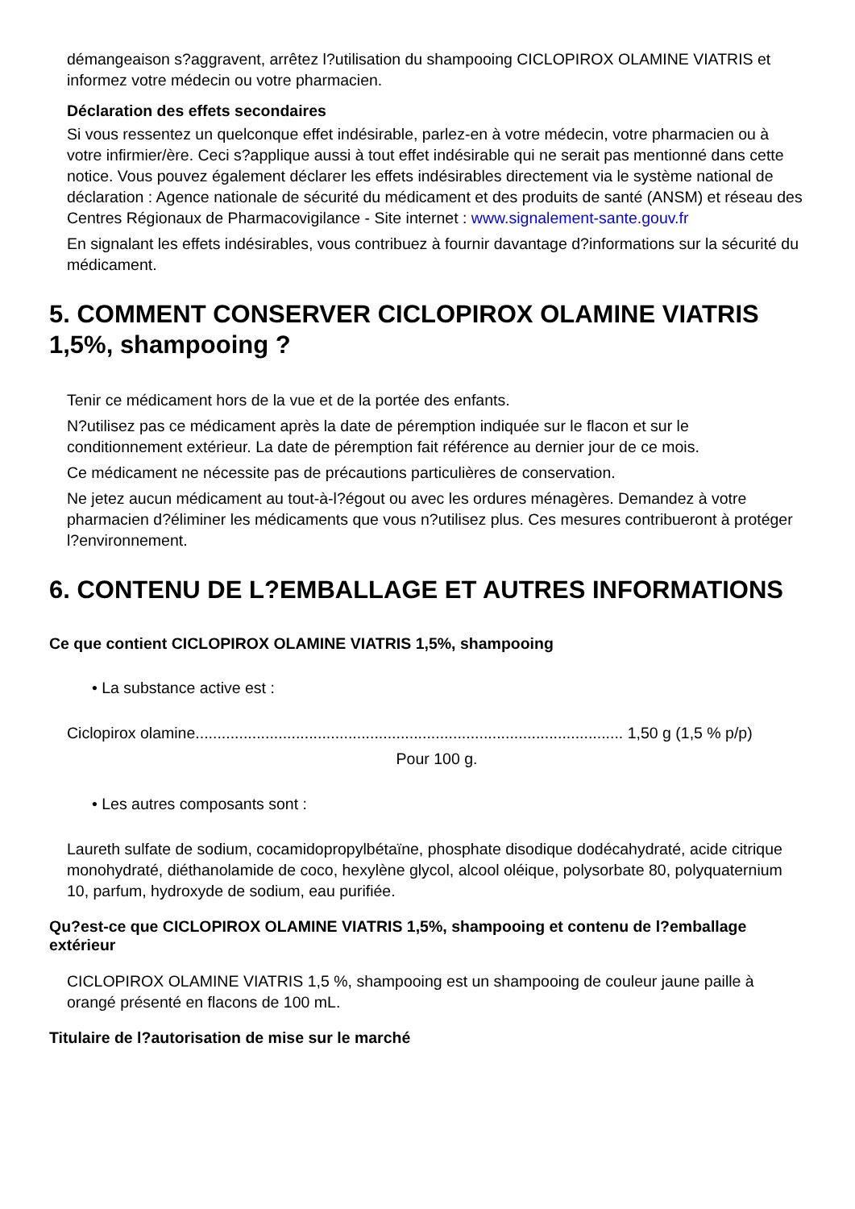démangeaison s?aggravent, arrêtez l?utilisation du shampooing CICLOPIROX OLAMINE VIATRIS et informez votre médecin ou votre pharmacien.
Déclaration des effets secondaires
Si vous ressentez un quelconque effet indésirable, parlez-en à votre médecin, votre pharmacien ou à votre infirmier/ère. Ceci s?applique aussi à tout effet indésirable qui ne serait pas mentionné dans cette notice. Vous pouvez également déclarer les effets indésirables directement via le système national de déclaration : Agence nationale de sécurité du médicament et des produits de santé (ANSM) et réseau des Centres Régionaux de Pharmacovigilance - Site internet : www.signalement-sante.gouv.fr
En signalant les effets indésirables, vous contribuez à fournir davantage d?informations sur la sécurité du médicament.
5. COMMENT CONSERVER CICLOPIROX OLAMINE VIATRIS 1,5%, shampooing ?
Tenir ce médicament hors de la vue et de la portée des enfants.
N?utilisez pas ce médicament après la date de péremption indiquée sur le flacon et sur le conditionnement extérieur. La date de péremption fait référence au dernier jour de ce mois.
Ce médicament ne nécessite pas de précautions particulières de conservation.
Ne jetez aucun médicament au tout-à-l?égout ou avec les ordures ménagères. Demandez à votre pharmacien d?éliminer les médicaments que vous n?utilisez plus. Ces mesures contribueront à protéger l?environnement.
6. CONTENU DE L?EMBALLAGE ET AUTRES INFORMATIONS
Ce que contient CICLOPIROX OLAMINE VIATRIS 1,5%, shampooing
• La substance active est :
Ciclopirox olamine.................................................................................................. 1,50 g (1,5 % p/p)
Pour 100 g.
• Les autres composants sont :
Laureth sulfate de sodium, cocamidopropylbétaïne, phosphate disodique dodécahydraté, acide citrique monohydraté, diéthanolamide de coco, hexylène glycol, alcool oléique, polysorbate 80, polyquaternium 10, parfum, hydroxyde de sodium, eau purifiée.
Qu?est-ce que CICLOPIROX OLAMINE VIATRIS 1,5%, shampooing et contenu de l?emballage extérieur
CICLOPIROX OLAMINE VIATRIS 1,5 %, shampooing est un shampooing de couleur jaune paille à orangé présenté en flacons de 100 mL.
Titulaire de l?autorisation de mise sur le marché